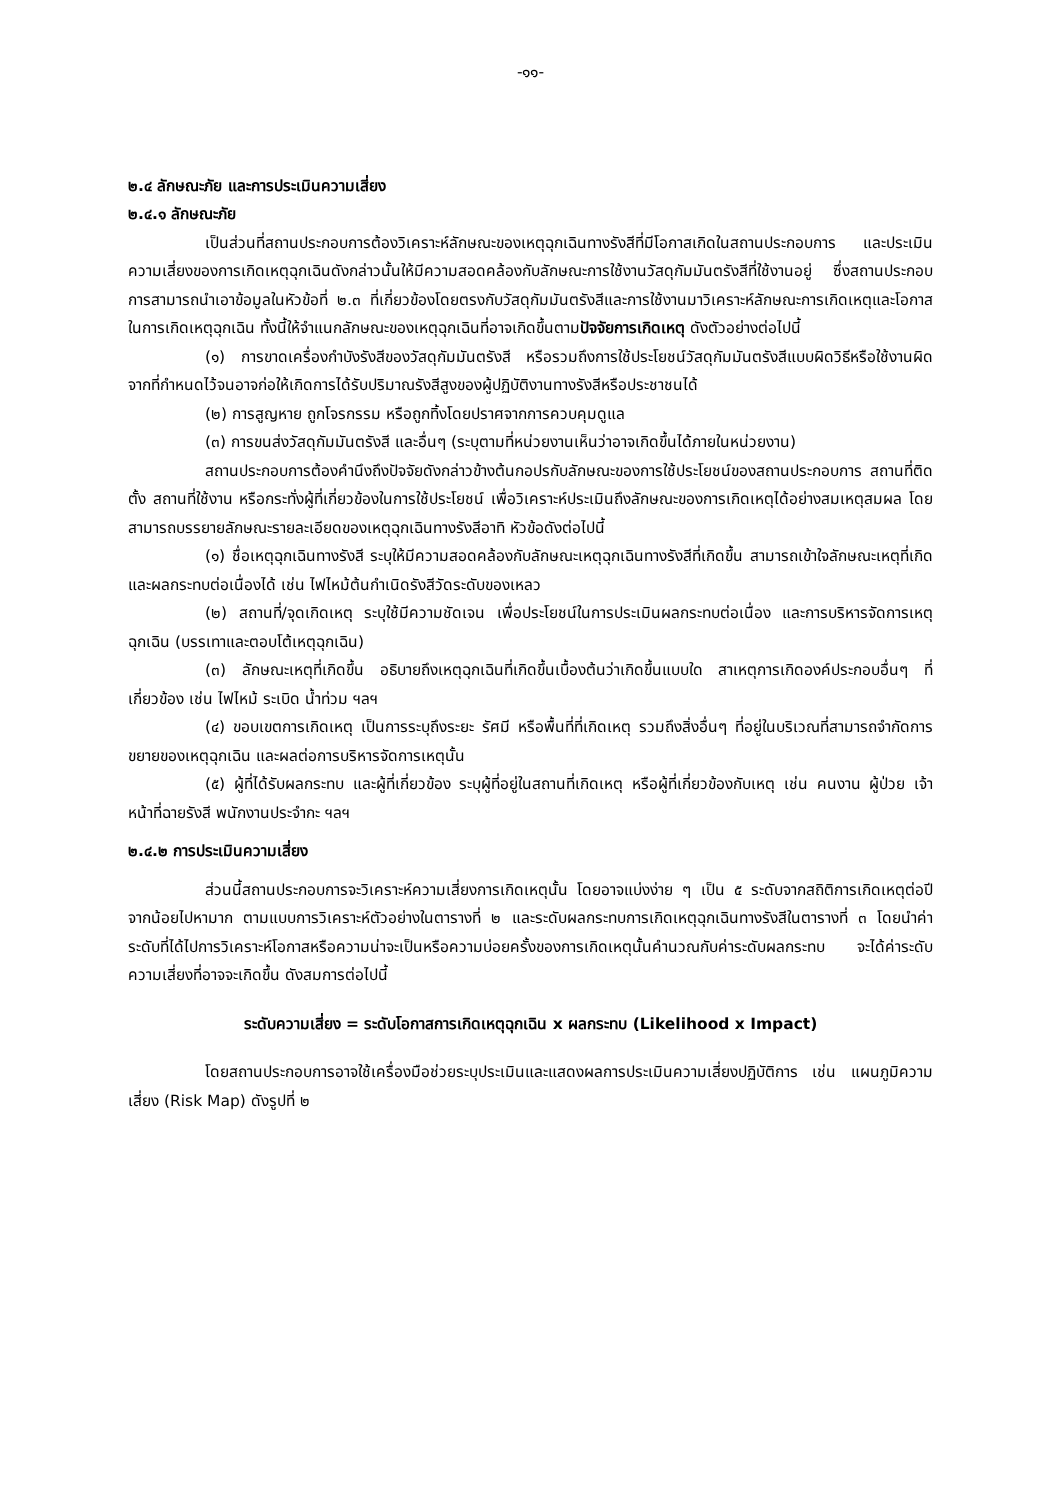-๑๑-
๒.๔ ลักษณะภัย และการประเมินความเสี่ยง
๒.๔.๑ ลักษณะภัย
เป็นส่วนที่สถานประกอบการต้องวิเคราะห์ลักษณะของเหตุฉุกเฉินทางรังสีที่มีโอกาสเกิดในสถานประกอบการ และประเมินความเสี่ยงของการเกิดเหตุฉุกเฉินดังกล่าวนั้นให้มีความสอดคล้องกับลักษณะการใช้งานวัสดุกัมมันตรังสีที่ใช้งานอยู่ ซึ่งสถานประกอบการสามารถนำเอาข้อมูลในหัวข้อที่ ๒.๓ ที่เกี่ยวข้องโดยตรงกับวัสดุกัมมันตรังสีและการใช้งานมาวิเคราะห์ลักษณะการเกิดเหตุและโอกาสในการเกิดเหตุฉุกเฉิน ทั้งนี้ให้จำแนกลักษณะของเหตุฉุกเฉินที่อาจเกิดขึ้นตามปัจจัยการเกิดเหตุ ดังตัวอย่างต่อไปนี้
(๑) การขาดเครื่องกำบังรังสีของวัสดุกัมมันตรังสี หรือรวมถึงการใช้ประโยชน์วัสดุกัมมันตรังสีแบบผิดวิธีหรือใช้งานผิดจากที่กำหนดไว้จนอาจก่อให้เกิดการได้รับปริมาณรังสีสูงของผู้ปฏิบัติงานทางรังสีหรือประชาชนได้
(๒) การสูญหาย ถูกโจรกรรม หรือถูกทิ้งโดยปราศจากการควบคุมดูแล
(๓) การขนส่งวัสดุกัมมันตรังสี และอื่นๆ (ระบุตามที่หน่วยงานเห็นว่าอาจเกิดขึ้นได้ภายในหน่วยงาน)
สถานประกอบการต้องคำนึงถึงปัจจัยดังกล่าวข้างต้นกอปรกับลักษณะของการใช้ประโยชน์ของสถานประกอบการ สถานที่ติดตั้ง สถานที่ใช้งาน หรือกระทั่งผู้ที่เกี่ยวข้องในการใช้ประโยชน์ เพื่อวิเคราะห์ประเมินถึงลักษณะของการเกิดเหตุได้อย่างสมเหตุสมผล โดยสามารถบรรยายลักษณะรายละเอียดของเหตุฉุกเฉินทางรังสีอาทิ หัวข้อดังต่อไปนี้
(๑) ชื่อเหตุฉุกเฉินทางรังสี ระบุให้มีความสอดคล้องกับลักษณะเหตุฉุกเฉินทางรังสีที่เกิดขึ้น สามารถเข้าใจลักษณะเหตุที่เกิดและผลกระทบต่อเนื่องได้ เช่น ไฟไหม้ต้นกำเนิดรังสีวัดระดับของเหลว
(๒) สถานที่/จุดเกิดเหตุ ระบุใช้มีความชัดเจน เพื่อประโยชน์ในการประเมินผลกระทบต่อเนื่อง และการบริหารจัดการเหตุฉุกเฉิน (บรรเทาและตอบโต้เหตุฉุกเฉิน)
(๓) ลักษณะเหตุที่เกิดขึ้น อธิบายถึงเหตุฉุกเฉินที่เกิดขึ้นเบื้องต้นว่าเกิดขึ้นแบบใด สาเหตุการเกิดองค์ประกอบอื่นๆ ที่เกี่ยวข้อง เช่น ไฟไหม้ ระเบิด น้ำท่วม ฯลฯ
(๔) ขอบเขตการเกิดเหตุ เป็นการระบุถึงระยะ รัศมี หรือพื้นที่ที่เกิดเหตุ รวมถึงสิ่งอื่นๆ ที่อยู่ในบริเวณที่สามารถจำกัดการขยายของเหตุฉุกเฉิน และผลต่อการบริหารจัดการเหตุนั้น
(๕) ผู้ที่ได้รับผลกระทบ และผู้ที่เกี่ยวข้อง ระบุผู้ที่อยู่ในสถานที่เกิดเหตุ หรือผู้ที่เกี่ยวข้องกับเหตุ เช่น คนงาน ผู้ป่วย เจ้าหน้าที่ฉายรังสี พนักงานประจำกะ ฯลฯ
๒.๔.๒ การประเมินความเสี่ยง
ส่วนนี้สถานประกอบการจะวิเคราะห์ความเสี่ยงการเกิดเหตุนั้น โดยอาจแบ่งง่าย ๆ เป็น ๕ ระดับจากสถิติการเกิดเหตุต่อปี จากน้อยไปหามาก ตามแบบการวิเคราะห์ตัวอย่างในตารางที่ ๒ และระดับผลกระทบการเกิดเหตุฉุกเฉินทางรังสีในตารางที่ ๓ โดยนำค่าระดับที่ได้ไปการวิเคราะห์โอกาสหรือความน่าจะเป็นหรือความบ่อยครั้งของการเกิดเหตุนั้นคำนวณกับค่าระดับผลกระทบ จะได้ค่าระดับความเสี่ยงที่อาจจะเกิดขึ้น ดังสมการต่อไปนี้
ระดับความเสี่ยง = ระดับโอกาสการเกิดเหตุฉุกเฉิน x ผลกระทบ (Likelihood x Impact)
โดยสถานประกอบการอาจใช้เครื่องมือช่วยระบุประเมินและแสดงผลการประเมินความเสี่ยงปฏิบัติการ เช่น แผนภูมิความเสี่ยง (Risk Map) ดังรูปที่ ๒